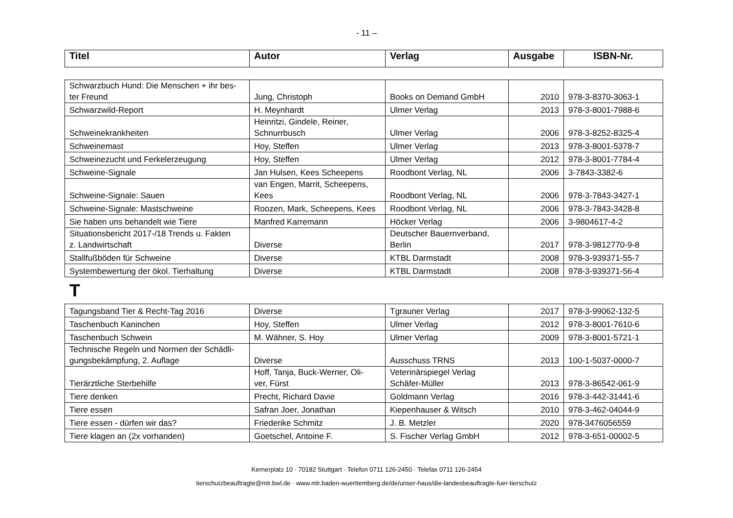- 11 –
| Titel | Autor | Verlag | Ausgabe | ISBN-Nr. |
| --- | --- | --- | --- | --- |
| Schwarzbuch Hund: Die Menschen + ihr bes- ter Freund | Jung, Christoph | Books on Demand GmbH | 2010 | 978-3-8370-3063-1 |
| Schwarzwild-Report | H. Meynhardt | Ulmer Verlag | 2013 | 978-3-8001-7988-6 |
| Schweinekrankheiten | Heinritzi, Gindele, Reiner, Schnurrbusch | Ulmer Verlag | 2006 | 978-3-8252-8325-4 |
| Schweinemast | Hoy, Steffen | Ulmer Verlag | 2013 | 978-3-8001-5378-7 |
| Schweinezucht und Ferkelerzeugung | Hoy, Steffen | Ulmer Verlag | 2012 | 978-3-8001-7784-4 |
| Schweine-Signale | Jan Hulsen, Kees Scheepens | Roodbont Verlag, NL | 2006 | 3-7843-3382-6 |
| Schweine-Signale: Sauen | van Engen, Marrit, Scheepens, Kees | Roodbont Verlag, NL | 2006 | 978-3-7843-3427-1 |
| Schweine-Signale: Mastschweine | Roozen, Mark, Scheepens, Kees | Roodbont Verlag, NL | 2006 | 978-3-7843-3428-8 |
| Sie haben uns behandelt wie Tiere | Manfred Karremann | Höcker Verlag | 2006 | 3-9804617-4-2 |
| Situationsbericht 2017-/18 Trends u. Fakten z. Landwirtschaft | Diverse | Deutscher Bauernverband, Berlin | 2017 | 978-3-9812770-9-8 |
| Stallfußböden für Schweine | Diverse | KTBL Darmstadt | 2008 | 978-3-939371-55-7 |
| Systembewertung der ökol. Tierhaltung | Diverse | KTBL Darmstadt | 2008 | 978-3-939371-56-4 |
T
| Tagungsband Tier & Recht-Tag 2016 | Diverse | Tgrauner Verlag | 2017 | 978-3-99062-132-5 |
| Taschenbuch Kaninchen | Hoy, Steffen | Ulmer Verlag | 2012 | 978-3-8001-7610-6 |
| Taschenbuch Schwein | M. Wähner, S. Hoy | Ulmer Verlag | 2009 | 978-3-8001-5721-1 |
| Technische Regeln und Normen der Schädli- gungsbekämpfung, 2. Auflage | Diverse | Ausschuss TRNS | 2013 | 100-1-5037-0000-7 |
| Tierärztliche Sterbehilfe | Hoff, Tanja, Buck-Werner, Oli- ver, Fürst | Veterinärspiegel Verlag Schäfer-Müller | 2013 | 978-3-86542-061-9 |
| Tiere denken | Precht, Richard Davie | Goldmann Verlag | 2016 | 978-3-442-31441-6 |
| Tiere essen | Safran Joer, Jonathan | Kiepenhauser & Witsch | 2010 | 978-3-462-04044-9 |
| Tiere essen - dürfen wir das? | Friederike Schmitz | J. B. Metzler | 2020 | 978-3476056559 |
| Tiere klagen an (2x vorhanden) | Goetschel, Antoine F. | S. Fischer Verlag GmbH | 2012 | 978-3-651-00002-5 |
Kernerplatz 10 · 70182 Stuttgart · Telefon 0711 126-2450 · Telefax 0711 126-2454
tierschutzbeauftragte@mlr.bwl.de · www.mlr.baden-wuerttemberg.de/de/unser-haus/die-landesbeauftragte-fuer-tierschutz